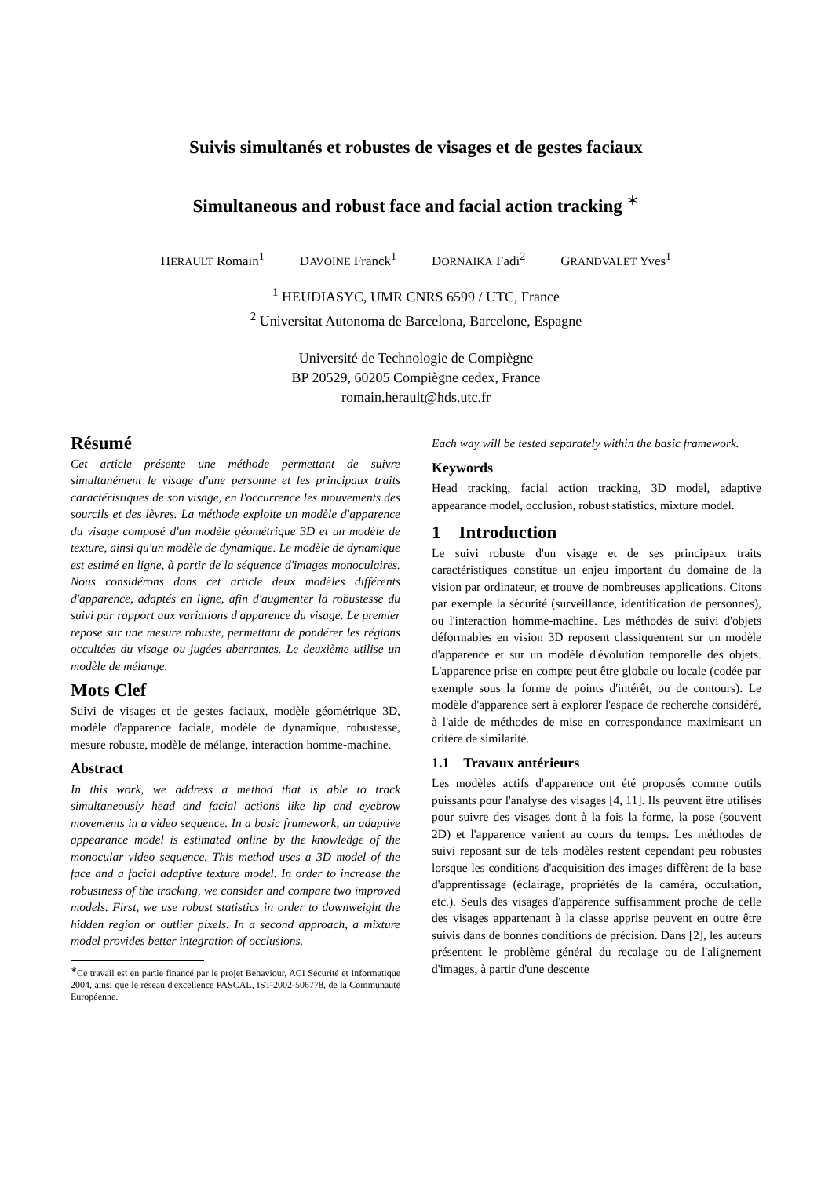Suivis simultanés et robustes de visages et de gestes faciaux
Simultaneous and robust face and facial action tracking <sup>∗</sup>
HERAULT Romain<sup>1</sup> DAVOINE Franck<sup>1</sup> DORNAIKA Fadi<sup>2</sup> GRANDVALET Yves<sup>1</sup>
<sup>1</sup> HEUDIASYC, UMR CNRS 6599 / UTC, France
<sup>2</sup> Universitat Autonoma de Barcelona, Barcelone, Espagne
Université de Technologie de Compiègne
BP 20529, 60205 Compiègne cedex, France
romain.herault@hds.utc.fr
Résumé
Cet article présente une méthode permettant de suivre simultanément le visage d'une personne et les principaux traits caractéristiques de son visage, en l'occurrence les mouvements des sourcils et des lèvres. La méthode exploite un modèle d'apparence du visage composé d'un modèle géométrique 3D et un modèle de texture, ainsi qu'un modèle de dynamique. Le modèle de dynamique est estimé en ligne, à partir de la séquence d'images monoculaires. Nous considérons dans cet article deux modèles différents d'apparence, adaptés en ligne, afin d'augmenter la robustesse du suivi par rapport aux variations d'apparence du visage. Le premier repose sur une mesure robuste, permettant de pondérer les régions occultées du visage ou jugées aberrantes. Le deuxième utilise un modèle de mélange.
Mots Clef
Suivi de visages et de gestes faciaux, modèle géométrique 3D, modèle d'apparence faciale, modèle de dynamique, robustesse, mesure robuste, modèle de mélange, interaction homme-machine.
Abstract
In this work, we address a method that is able to track simultaneously head and facial actions like lip and eyebrow movements in a video sequence. In a basic framework, an adaptive appearance model is estimated online by the knowledge of the monocular video sequence. This method uses a 3D model of the face and a facial adaptive texture model. In order to increase the robustness of the tracking, we consider and compare two improved models. First, we use robust statistics in order to downweight the hidden region or outlier pixels. In a second approach, a mixture model provides better integration of occlusions.
<sup>∗</sup>Ce travail est en partie financé par le projet Behaviour, ACI Sécurité et Informatique 2004, ainsi que le réseau d'excellence PASCAL, IST-2002-506778, de la Communauté Européenne.
Each way will be tested separately within the basic framework.
Keywords
Head tracking, facial action tracking, 3D model, adaptive appearance model, occlusion, robust statistics, mixture model.
1 Introduction
Le suivi robuste d'un visage et de ses principaux traits caractéristiques constitue un enjeu important du domaine de la vision par ordinateur, et trouve de nombreuses applications. Citons par exemple la sécurité (surveillance, identification de personnes), ou l'interaction homme-machine. Les méthodes de suivi d'objets déformables en vision 3D reposent classiquement sur un modèle d'apparence et sur un modèle d'évolution temporelle des objets. L'apparence prise en compte peut être globale ou locale (codée par exemple sous la forme de points d'intérêt, ou de contours). Le modèle d'apparence sert à explorer l'espace de recherche considéré, à l'aide de méthodes de mise en correspondance maximisant un critère de similarité.
1.1 Travaux antérieurs
Les modèles actifs d'apparence ont été proposés comme outils puissants pour l'analyse des visages [4, 11]. Ils peuvent être utilisés pour suivre des visages dont à la fois la forme, la pose (souvent 2D) et l'apparence varient au cours du temps. Les méthodes de suivi reposant sur de tels modèles restent cependant peu robustes lorsque les conditions d'acquisition des images diffèrent de la base d'apprentissage (éclairage, propriétés de la caméra, occultation, etc.). Seuls des visages d'apparence suffisamment proche de celle des visages appartenant à la classe apprise peuvent en outre être suivis dans de bonnes conditions de précision. Dans [2], les auteurs présentent le problème général du recalage ou de l'alignement d'images, à partir d'une descente